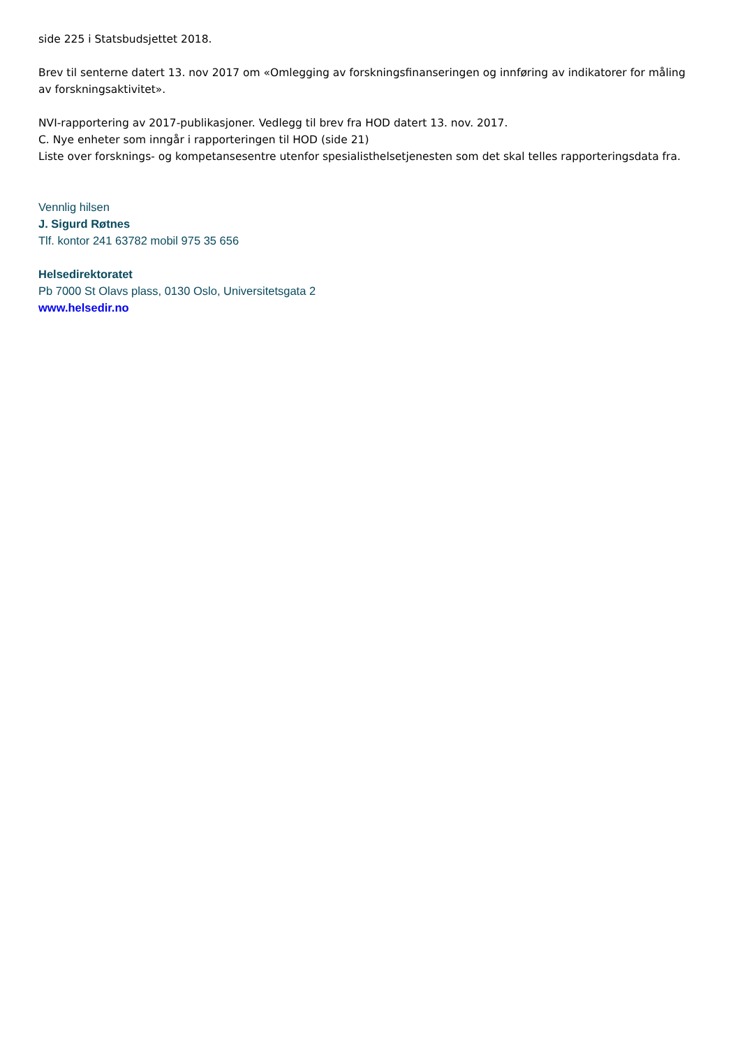side 225 i Statsbudsjettet 2018.
Brev til senterne datert 13. nov 2017 om «Omlegging av forskningsfinanseringen og innføring av indikatorer for måling av forskningsaktivitet».
NVI-rapportering av 2017-publikasjoner. Vedlegg til brev fra HOD datert 13. nov. 2017.
C. Nye enheter som inngår i rapporteringen til HOD (side 21)
Liste over forsknings- og kompetansesentre utenfor spesialisthelsetjenesten som det skal telles rapporteringsdata fra.
Vennlig hilsen
J. Sigurd Røtnes
Tlf. kontor 241 63782 mobil 975 35 656
Helsedirektoratet
Pb 7000 St Olavs plass, 0130 Oslo, Universitetsgata 2
www.helsedir.no